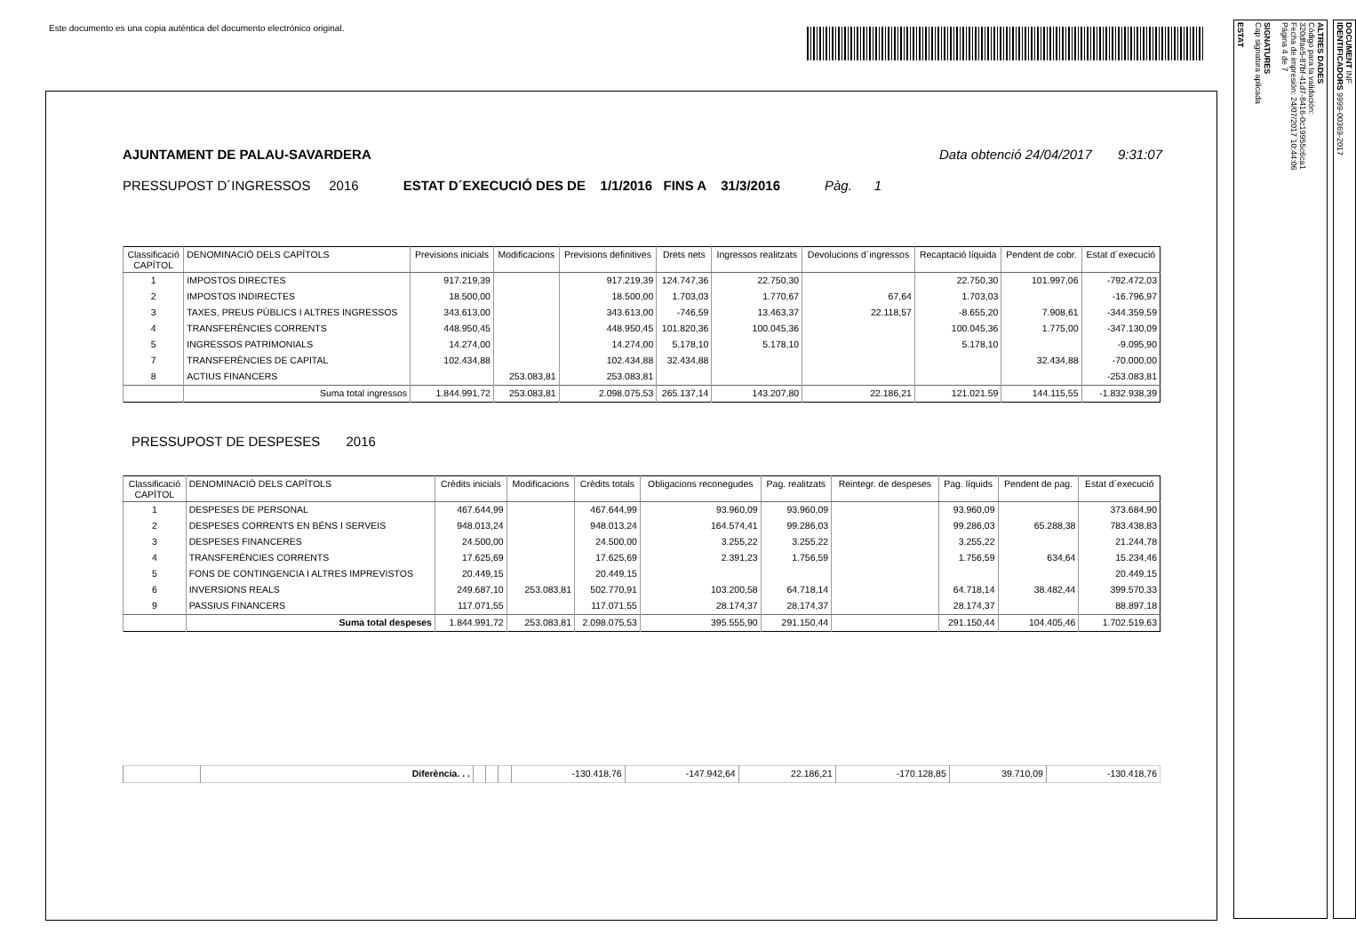Este documento es una copia auténtica del documento electrónico original.
AJUNTAMENT DE PALAU-SAVARDERA Data obtenció 24/04/2017 9:31:07
PRESSUPOST D´INGRESSOS 2016 ESTAT D´EXECUCIÓ DES DE 1/1/2016 FINS A 31/3/2016 Pàg. 1
| Classificació CAPÍTOL | DENOMINACIÓ DELS CAPÍTOLS | Previsions inicials | Modificacions | Previsions definitives | Drets nets | Ingressos realitzats | Devolucions d´ingressos | Recaptació líquida | Pendent de cobr. | Estat d´execució |
| --- | --- | --- | --- | --- | --- | --- | --- | --- | --- | --- |
| 1 | IMPOSTOS DIRECTES | 917.219,39 | | 917.219,39 | 124.747,36 | 22.750,30 | | 22.750,30 | 101.997,06 | -792.472,03 |
| 2 | IMPOSTOS INDIRECTES | 18.500,00 | | 18.500,00 | 1.703,03 | 1.770,67 | 67,64 | 1.703,03 | | -16.796,97 |
| 3 | TAXES, PREUS PÚBLICS I ALTRES INGRESSOS | 343.613,00 | | 343.613,00 | -746,59 | 13.463,37 | 22.118,57 | -8.655,20 | 7.908,61 | -344.359,59 |
| 4 | TRANSFERÈNCIES CORRENTS | 448.950,45 | | 448.950,45 | 101.820,36 | 100.045,36 | | 100.045,36 | 1.775,00 | -347.130,09 |
| 5 | INGRESSOS PATRIMONIALS | 14.274,00 | | 14.274,00 | 5.178,10 | 5.178,10 | | 5.178,10 | | -9.095,90 |
| 7 | TRANSFERÈNCIES DE CAPITAL | 102.434,88 | | 102.434,88 | 32.434,88 | | | | 32.434,88 | -70.000,00 |
| 8 | ACTIUS FINANCERS | | 253.083,81 | 253.083,81 | | | | | | -253.083,81 |
| | Suma total ingressos | 1.844.991,72 | 253.083,81 | 2.098.075,53 | 265.137,14 | 143.207,80 | 22.186,21 | 121.021.59 | 144.115,55 | -1.832.938,39 |
PRESSUPOST DE DESPESES 2016
| Classificació CAPÍTOL | DENOMINACIÓ DELS CAPÍTOLS | Crèdits inicials | Modificacions | Crèdits totals | Obligacions reconegudes | Pag. realitzats | Reintegr. de despeses | Pag. líquids | Pendent de pag. | Estat d´execució |
| --- | --- | --- | --- | --- | --- | --- | --- | --- | --- | --- |
| 1 | DESPESES DE PERSONAL | 467.644,99 | | 467.644,99 | 93.960,09 | 93.960,09 | | 93.960,09 | | 373.684,90 |
| 2 | DESPESES CORRENTS EN BÉNS I SERVEIS | 948.013,24 | | 948.013,24 | 164.574,41 | 99.286,03 | | 99.286,03 | 65.288,38 | 783.438,83 |
| 3 | DESPESES FINANCERES | 24.500,00 | | 24.500,00 | 3.255,22 | 3.255,22 | | 3.255,22 | | 21.244,78 |
| 4 | TRANSFERÈNCIES CORRENTS | 17.625,69 | | 17.625,69 | 2.391,23 | 1.756,59 | | 1.756,59 | 634,64 | 15.234,46 |
| 5 | FONS DE CONTINGENCIA I ALTRES IMPREVISTOS | 20.449,15 | | 20.449,15 | | | | | | 20.449,15 |
| 6 | INVERSIONS REALS | 249.687,10 | 253.083,81 | 502.770,91 | 103.200,58 | 64.718,14 | | 64.718,14 | 38.482,44 | 399.570,33 |
| 9 | PASSIUS FINANCERS | 117.071,55 | | 117.071,55 | 28.174,37 | 28.174,37 | | 28.174,37 | | 88.897,18 |
| | Suma total despeses | 1.844.991,72 | 253.083,81 | 2.098.075,53 | 395.555,90 | 291.150,44 | | 291.150,44 | 104.405,46 | 1.702.519,63 |
| | Diferència. . . | | | | -130.418,76 | -147.942,64 | 22.186,21 | -170.128,85 | 39.710,09 | -130.418,76 |
ALTRES DADES
Código para la validación:
320dfae5-87bf-41d7-8416-0c19955c6ca1
Fecha de impresión: 24/07/2017 10:44:06
Página 4 de 7
SIGNATURES
Cap signatura aplicada
ESTAT
DOCUMENT INF
IDENTIFICADORS 9999-00369-2017